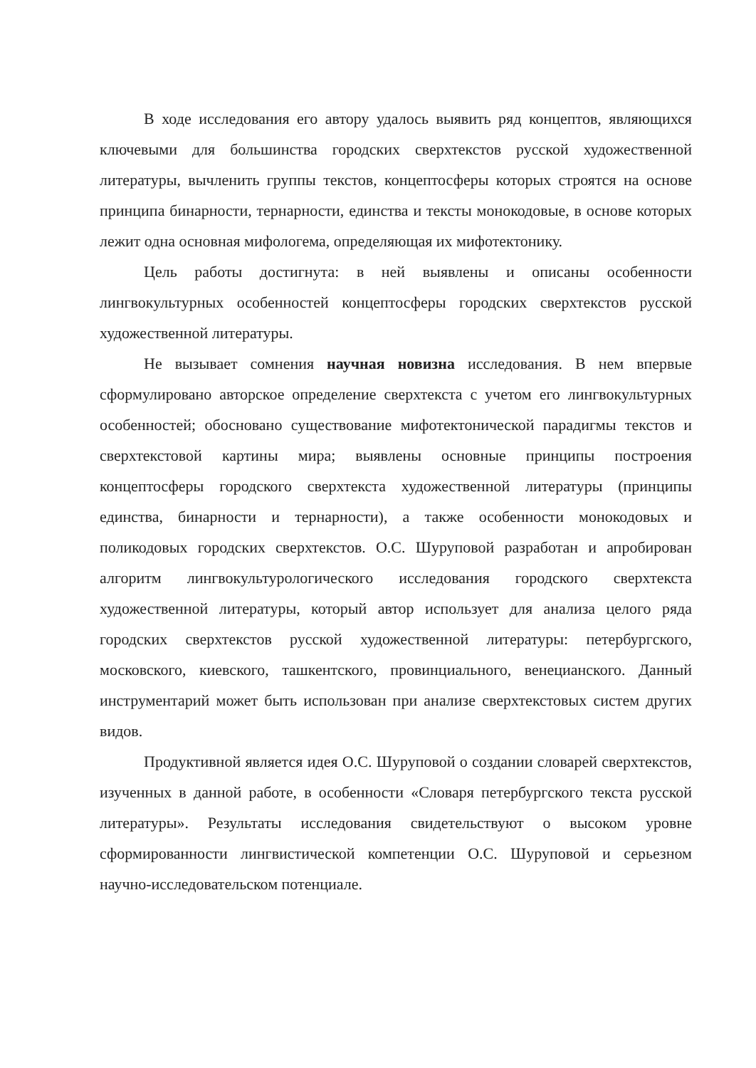В ходе исследования его автору удалось выявить ряд концептов, являющихся ключевыми для большинства городских сверхтекстов русской художественной литературы, вычленить группы текстов, концептосферы которых строятся на основе принципа бинарности, тернарности, единства и тексты монокодовые, в основе которых лежит одна основная мифологема, определяющая их мифотектонику.
Цель работы достигнута: в ней выявлены и описаны особенности лингвокультурных особенностей концептосферы городских сверхтекстов русской художественной литературы.
Не вызывает сомнения научная новизна исследования. В нем впервые сформулировано авторское определение сверхтекста с учетом его лингвокультурных особенностей; обосновано существование мифотектонической парадигмы текстов и сверхтекстовой картины мира; выявлены основные принципы построения концептосферы городского сверхтекста художественной литературы (принципы единства, бинарности и тернарности), а также особенности монокодовых и поликодовых городских сверхтекстов. О.С. Шуруповой разработан и апробирован алгоритм лингвокультурологического исследования городского сверхтекста художественной литературы, который автор использует для анализа целого ряда городских сверхтекстов русской художественной литературы: петербургского, московского, киевского, ташкентского, провинциального, венецианского. Данный инструментарий может быть использован при анализе сверхтекстовых систем других видов.
Продуктивной является идея О.С. Шуруповой о создании словарей сверхтекстов, изученных в данной работе, в особенности «Словаря петербургского текста русской литературы». Результаты исследования свидетельствуют о высоком уровне сформированности лингвистической компетенции О.С. Шуруповой и серьезном научно-исследовательском потенциале.